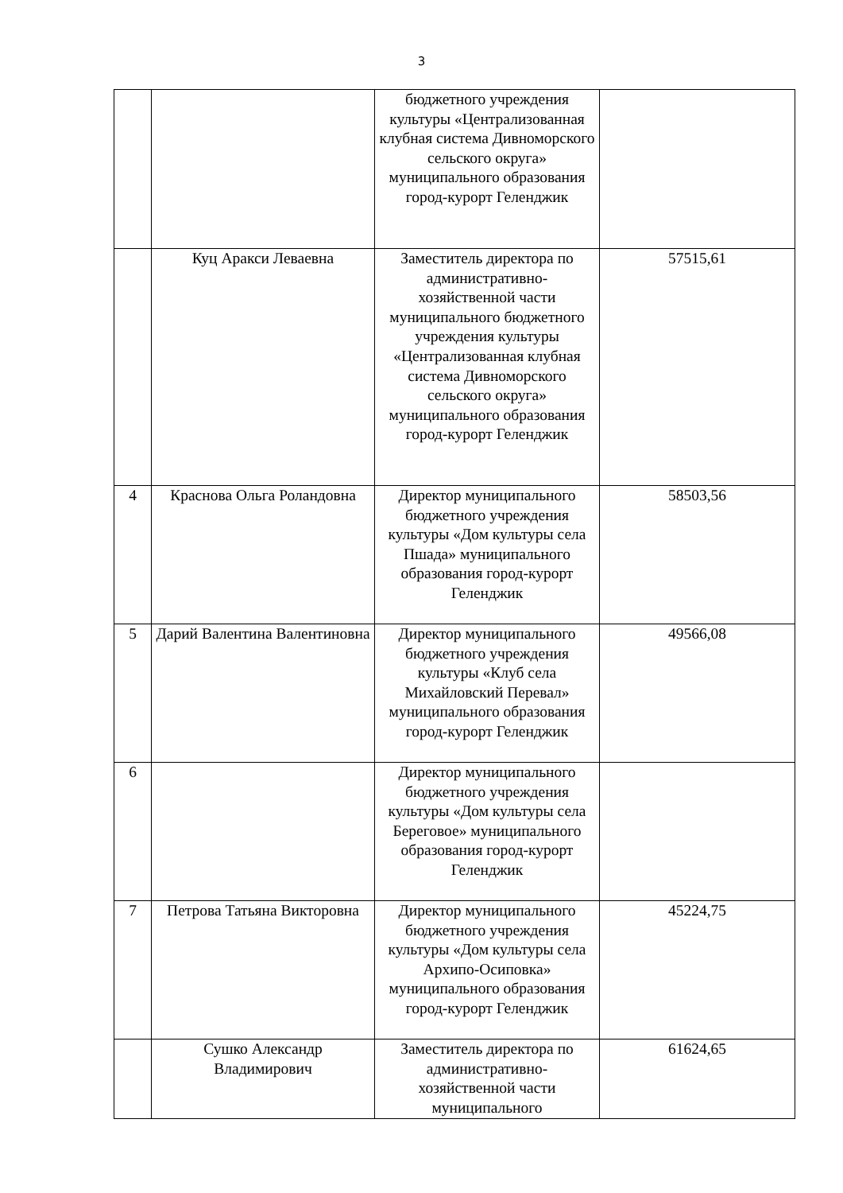3
| | | бюджетного учреждения культуры «Централизованная клубная система Дивноморского сельского округа» муниципального образования город-курорт Геленджик | |
| | Куц Аракси Леваевна | Заместитель директора по административно-хозяйственной части муниципального бюджетного учреждения культуры «Централизованная клубная система Дивноморского сельского округа» муниципального образования город-курорт Геленджик | 57515,61 |
| 4 | Краснова Ольга Роландовна | Директор муниципального бюджетного учреждения культуры «Дом культуры села Пшада» муниципального образования город-курорт Геленджик | 58503,56 |
| 5 | Дарий Валентина Валентиновна | Директор муниципального бюджетного учреждения культуры «Клуб села Михайловский Перевал» муниципального образования город-курорт Геленджик | 49566,08 |
| 6 | | Директор муниципального бюджетного учреждения культуры «Дом культуры села Береговое» муниципального образования город-курорт Геленджик | |
| 7 | Петрова Татьяна Викторовна | Директор муниципального бюджетного учреждения культуры «Дом культуры села Архипо-Осиповка» муниципального образования город-курорт Геленджик | 45224,75 |
| | Сушко Александр Владимирович | Заместитель директора по административно-хозяйственной части муниципального | 61624,65 |